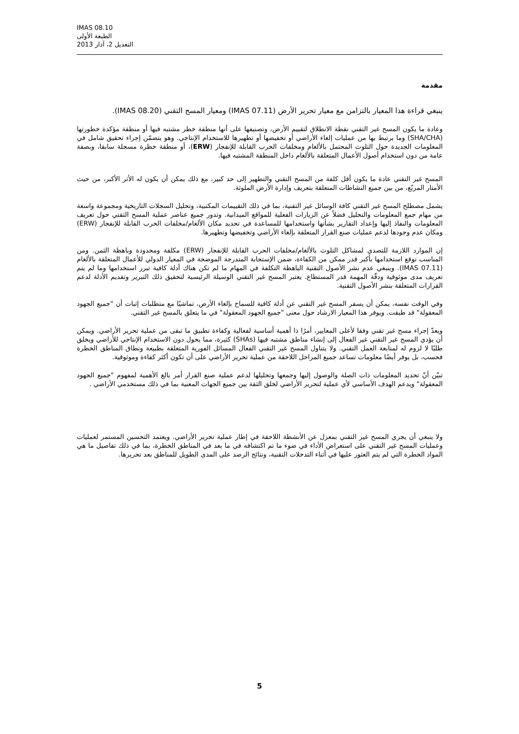IMAS 08.10
الطبعة الأولى
التعديل 2، آذار 2013
مقدمة
ينبغي قراءة هذا المعيار بالتزامن مع معيار تحرير الأرض (IMAS 07.11) ومعيار المسح التقني (IMAS 08.20).
وعادة ما يكون المسح غير التقني نقطة الانطلاق لتقييم الأرض، وتصنيفها على أنها منطقة خطر مشتبه فيها أو منطقة مؤكدة خطورتها (SHA/CHA) وما يرتبط بها من عمليات إلغاء الأراضي أو تخفيضها أو تطهيرها للاستخدام الإنتاجي. وهو يتضمّن إجراء تحقيق شامل في المعلومات الجديدة حول التلوث المحتمل بالألغام ومخلفات الحرب القابلة للإنفجار (ERW)، أو منطقة خطرة مسجلة سابقا، وبصفة عامة من دون استخدام أصول الأعمال المتعلقة بالألغام داخل المنطقة المشتبه فيها.
المسح غير التقني عادة ما يكون أقل كلفة من المسح التقني والتطهير إلى حد كبير، مع ذلك يمكن أن يكون له الأثر الأكبر، من حيث الأمتار المربّع، من بين جميع النشاطات المتعلقة بتعريف وإدارة الأرض الملوثة.
يشمل مصطلح المسح غير التقني كافة الوسائل غير التقنية، بما في ذلك التقييمات المكتبية، وتحليل السجلات التاريخية ومجموعة واسعة من مهام جمع المعلومات والتحليل فضلاً عن الزيارات الفعلية للمواقع الميدانية. وتدور جميع عناصر عملية المسح التقني حول تعريف المعلومات والنفاذ إليها وإعداد التقارير بشأنها واستخدامها للمساعدة في تحديد مكان الألغام/مخلفات الحرب القابلة للإنفجار (ERW) ومكان عدم وجودها لدعم عمليات صنع القرار المتعلقة بإلغاء الأراضي وتخفيضها وتطهيرها.
إن الموارد اللازمة للتصدي لمشاكل التلوث بالألغام/مخلفات الحرب القابلة للإنفجار (ERW) مكلفة ومحدودة وباهظة الثمن. ومن المناسب توقع استخدامها بأكبر قدر ممكن من الكفاءة، ضمن الإستجابة المتدرجة الموضحة في المعيار الدولي للأعمال المتعلقة بالألغام (IMAS 07.11). وينبغي عدم نشر الأصول التقنية الباهظة التكلفة في المهام ما لم تكن هناك أدلة كافية تبرر استخدامها وما لم يتم تعريف مدى موثوقية ودقّة المهمة قدر المستطاع. يعتبر المسح غير التقني الوسيلة الرئيسية لتحقيق ذلك التبرير وتقديم الأدلة لدعم القرارات المتعلقة بنشر الأصول التقنية.
وفي الوقت نفسه، يمكن أن يسفر المسح غير التقني عن أدلة كافية للسماح بإلغاء الأرض، تماشيًا مع متطلبات إثبات أن "جميع الجهود المعقولة" قد طبقت. ويوفر هذا المعيار الارشاد حول معنى "جميع الجهود المعقولة" في ما يتعلق بالمسح غير التقني.
ويعدّ إجراء مسح غير تقني وفقا لأعلى المعايير، أمرًا ذا أهمية أساسية لفعالية وكفاءة تطبيق ما تبقى من عملية تحرير الأراضي. ويمكن أن يؤدي المسح غير التقني غير الفعال إلى إنشاء مناطق مشتبه فيها (SHAs) كثيرة، مما يحول دون الاستخدام الإنتاجي للأراضي ويخلق طلبًا لا لزوم له لمتابعة العمل التقني. ولا يتناول المسح غير التقني الفعال المسائل الفورية المتعلقة بطبيعة ونطاق المناطق الخطرة فحسب، بل يوفر أيضًا معلومات تساعد جميع المراحل اللاحقة من عملية تحرير الأراضي على أن تكون أكثر كفاءة وموثوقية.
تبيّن أنّ تحديد المعلومات ذات الصلة والوصول إليها وجمعها وتحليلها لدعم عملية صنع القرار أمر بالغ الأهمية لمفهوم "جميع الجهود المعقولة" ويدعم الهدف الأساسي لأي عملية لتحرير الأراضي لخلق الثقة بين جميع الجهات المعنية بما في ذلك مستخدمي الأراضي .
ولا ينبغي أن يجري المسح غير التقني بمعزل عن الأنشطة اللاحقة في إطار عملية تحرير الأراضي. ويعتمد التحسين المستمر لعمليات وعمليات المسح غير التقني على استعراض الأداء في ضوء ما تم اكتشافه في ما بعد في المناطق الخطرة، بما في ذلك تفاصيل ما هي المواد الخطرة التي لم يتم العثور عليها في أثناء التدخلات التقنية، ونتائج الرصد على المدى الطويل للمناطق بعد تحريرها.
5